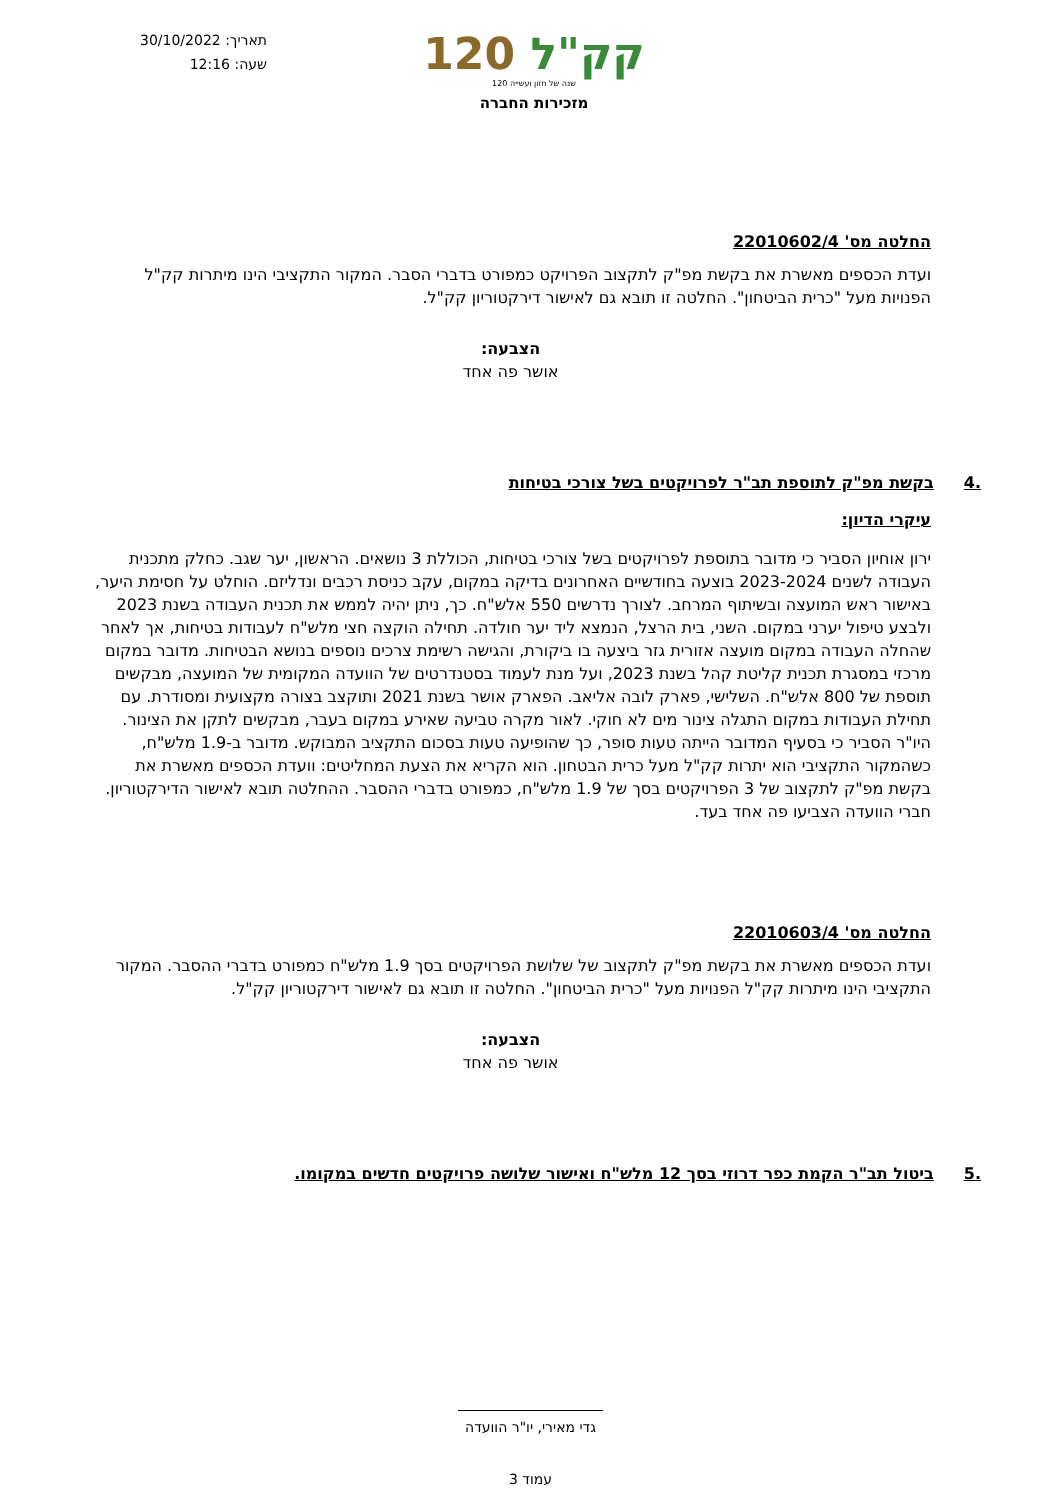תאריך: 30/10/2022
שעה: 12:16
120 קק"ל
120 שנה של חזון ועשייה
מזכירות החברה
החלטה מס' 22010602/4
ועדת הכספים מאשרת את בקשת מפ"ק לתקצוב הפרויקט כמפורט בדברי הסבר. המקור התקציבי הינו מיתרות קק"ל הפנויות מעל "כרית הביטחון". החלטה זו תובא גם לאישור דירקטוריון קק"ל.
הצבעה:
אושר פה אחד
.4 בקשת מפ"ק לתוספת תב"ר לפרויקטים בשל צורכי בטיחות
עיקרי הדיון:
ירון אוחיון הסביר כי מדובר בתוספת לפרויקטים בשל צורכי בטיחות, הכוללת 3 נושאים. הראשון, יער שגב. כחלק מתכנית העבודה לשנים 2023-2024 בוצעה בחודשיים האחרונים בדיקה במקום, עקב כניסת רכבים ונדליזם. הוחלט על חסימת היער, באישור ראש המועצה ובשיתוף המרחב. לצורך נדרשים 550 אלש"ח. כך, ניתן יהיה לממש את תכנית העבודה בשנת 2023 ולבצע טיפול יערני במקום. השני, בית הרצל, הנמצא ליד יער חולדה. תחילה הוקצה חצי מלש"ח לעבודות בטיחות, אך לאחר שהחלה העבודה במקום מועצה אזורית גזר ביצעה בו ביקורת, והגישה רשימת צרכים נוספים בנושא הבטיחות. מדובר במקום מרכזי במסגרת תכנית קליטת קהל בשנת 2023, ועל מנת לעמוד בסטנדרטים של הוועדה המקומית של המועצה, מבקשים תוספת של 800 אלש"ח. השלישי, פארק לובה אליאב. הפארק אושר בשנת 2021 ותוקצב בצורה מקצועית ומסודרת. עם תחילת העבודות במקום התגלה צינור מים לא חוקי. לאור מקרה טביעה שאירע במקום בעבר, מבקשים לתקן את הצינור. היו"ר הסביר כי בסעיף המדובר הייתה טעות סופר, כך שהופיעה טעות בסכום התקציב המבוקש. מדובר ב-1.9 מלש"ח, כשהמקור התקציבי הוא יתרות קק"ל מעל כרית הבטחון. הוא הקריא את הצעת המחליטים: וועדת הכספים מאשרת את בקשת מפ"ק לתקצוב של 3 הפרויקטים בסך של 1.9 מלש"ח, כמפורט בדברי ההסבר. ההחלטה תובא לאישור הדירקטוריון. חברי הוועדה הצביעו פה אחד בעד.
החלטה מס' 22010603/4
ועדת הכספים מאשרת את בקשת מפ"ק לתקצוב של שלושת הפרויקטים בסך 1.9 מלש"ח כמפורט בדברי ההסבר. המקור התקציבי הינו מיתרות קק"ל הפנויות מעל "כרית הביטחון". החלטה זו תובא גם לאישור דירקטוריון קק"ל.
הצבעה:
אושר פה אחד
.5 ביטול תב"ר הקמת כפר דרוזי בסך 12 מלש"ח ואישור שלושה פרויקטים חדשים במקומו.
גדי מאירי, יו"ר הוועדה
עמוד 3